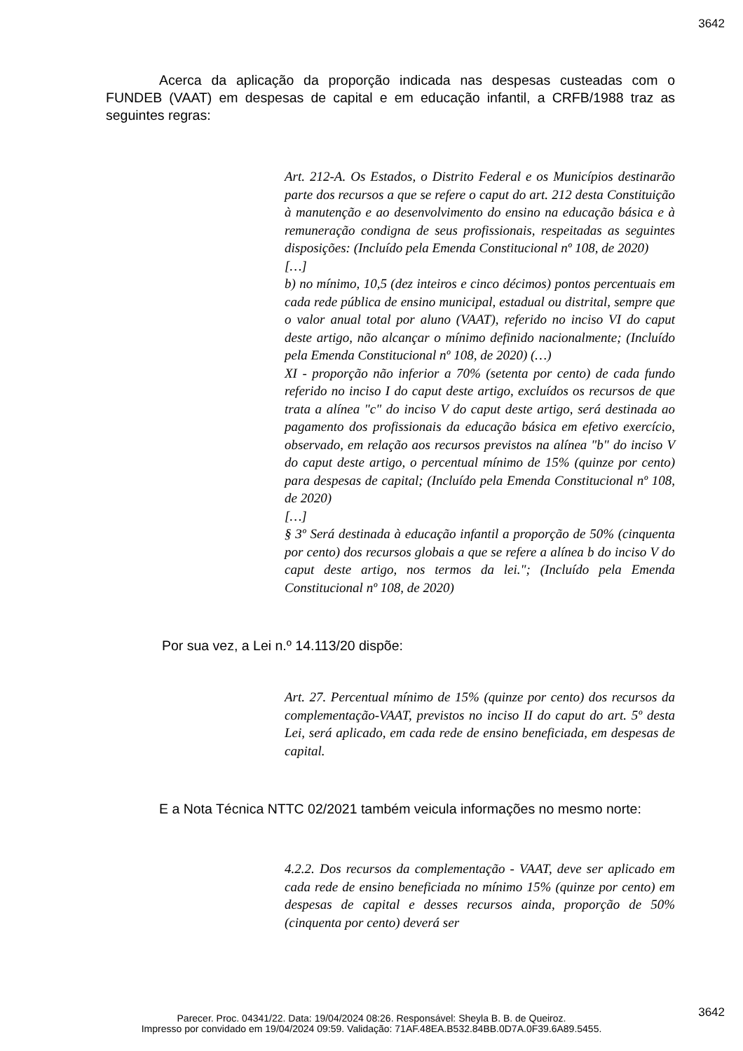3642
Acerca da aplicação da proporção indicada nas despesas custeadas com o FUNDEB (VAAT) em despesas de capital e em educação infantil, a CRFB/1988 traz as seguintes regras:
Art. 212-A. Os Estados, o Distrito Federal e os Municípios destinarão parte dos recursos a que se refere o caput do art. 212 desta Constituição à manutenção e ao desenvolvimento do ensino na educação básica e à remuneração condigna de seus profissionais, respeitadas as seguintes disposições: (Incluído pela Emenda Constitucional nº 108, de 2020)
[…]
b) no mínimo, 10,5 (dez inteiros e cinco décimos) pontos percentuais em cada rede pública de ensino municipal, estadual ou distrital, sempre que o valor anual total por aluno (VAAT), referido no inciso VI do caput deste artigo, não alcançar o mínimo definido nacionalmente; (Incluído pela Emenda Constitucional nº 108, de 2020) (…)
XI - proporção não inferior a 70% (setenta por cento) de cada fundo referido no inciso I do caput deste artigo, excluídos os recursos de que trata a alínea "c" do inciso V do caput deste artigo, será destinada ao pagamento dos profissionais da educação básica em efetivo exercício, observado, em relação aos recursos previstos na alínea "b" do inciso V do caput deste artigo, o percentual mínimo de 15% (quinze por cento) para despesas de capital; (Incluído pela Emenda Constitucional nº 108, de 2020)
[…]
§ 3º Será destinada à educação infantil a proporção de 50% (cinquenta por cento) dos recursos globais a que se refere a alínea b do inciso V do caput deste artigo, nos termos da lei."; (Incluído pela Emenda Constitucional nº 108, de 2020)
Por sua vez, a Lei n.º 14.113/20 dispõe:
Art. 27. Percentual mínimo de 15% (quinze por cento) dos recursos da complementação-VAAT, previstos no inciso II do caput do art. 5º desta Lei, será aplicado, em cada rede de ensino beneficiada, em despesas de capital.
E a Nota Técnica NTTC 02/2021 também veicula informações no mesmo norte:
4.2.2. Dos recursos da complementação - VAAT, deve ser aplicado em cada rede de ensino beneficiada no mínimo 15% (quinze por cento) em despesas de capital e desses recursos ainda, proporção de 50% (cinquenta por cento) deverá ser
3642
Parecer. Proc. 04341/22. Data: 19/04/2024 08:26. Responsável: Sheyla B. B. de Queiroz.
Impresso por convidado em 19/04/2024 09:59. Validação: 71AF.48EA.B532.84BB.0D7A.0F39.6A89.5455.